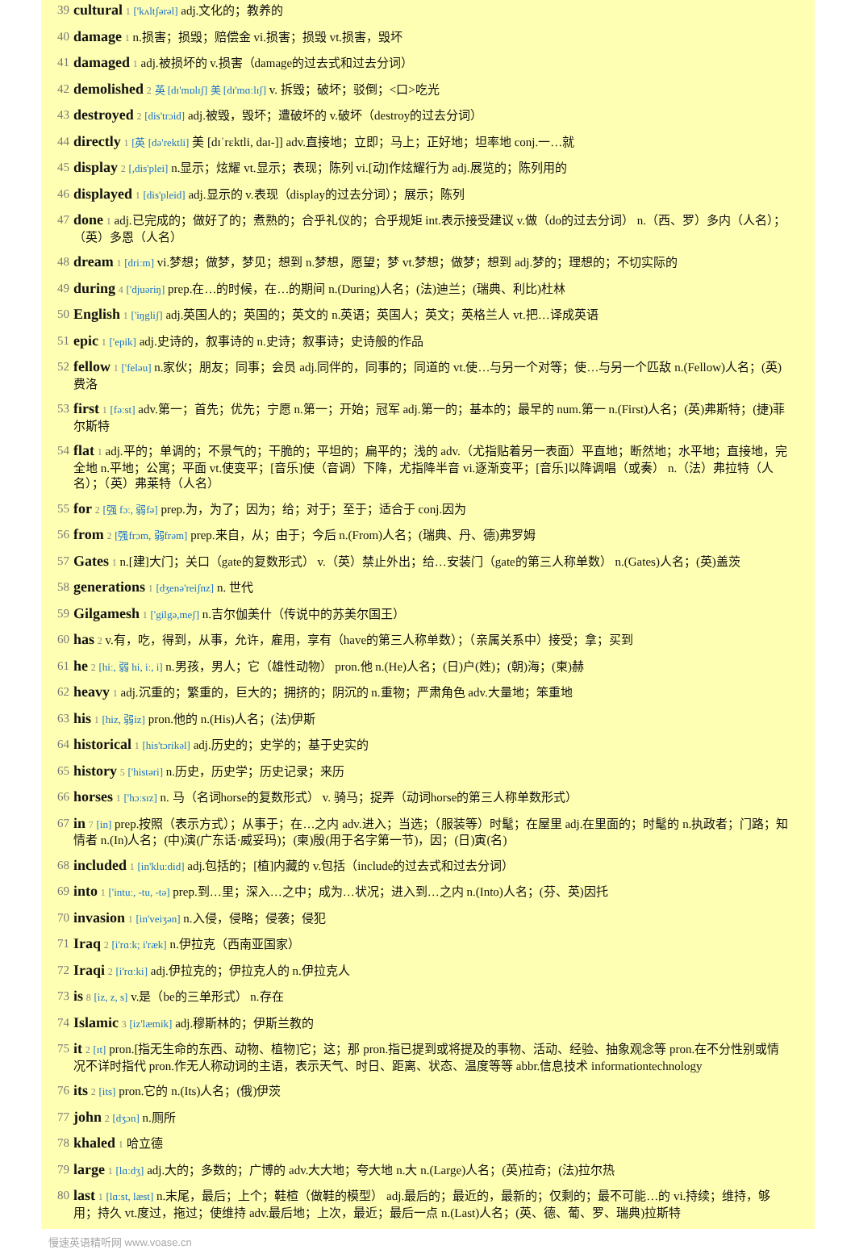39 cultural 1 ['kʌltʃərəl] adj.文化的；教养的
40 damage 1 n.损害；损毁；赔偿金 vi.损害；损毁 vt.损害，毁坏
41 damaged 1 adj.被损坏的 v.损害（damage的过去式和过去分词）
42 demolished 2 英 [dɪ'mɒlɪʃ] 美 [dɪ'mɑːlɪʃ] v. 拆毁；破坏；驳倒；<口>吃光
43 destroyed 2 [dis'trɔid] adj.被毁，毁坏；遭破坏的 v.破坏（destroy的过去分词）
44 directly 1 [英 [də'rektli] 美 [dɪˈrɛktli, daɪ-]] adv.直接地；立即；马上；正好地；坦率地 conj.一…就
45 display 2 [,dis'plei] n.显示；炫耀 vt.显示；表现；陈列 vi.[动]作炫耀行为 adj.展览的；陈列用的
46 displayed 1 [dis'pleid] adj.显示的 v.表现（display的过去分词）；展示；陈列
47 done 1 adj.已完成的；做好了的；煮熟的；合乎礼仪的；合乎规矩 int.表示接受建议 v.做（do的过去分词） n.（西、罗）多内（人名）；（英）多恩（人名）
48 dream 1 [driːm] vi.梦想；做梦，梦见；想到 n.梦想，愿望；梦 vt.梦想；做梦；想到 adj.梦的；理想的；不切实际的
49 during 4 ['djuəriŋ] prep.在…的时候，在…的期间 n.(During)人名；(法)迪兰；(瑞典、利比)杜林
50 English 1 ['iŋgliʃ] adj.英国人的；英国的；英文的 n.英语；英国人；英文；英格兰人 vt.把…译成英语
51 epic 1 ['epik] adj.史诗的，叙事诗的 n.史诗；叙事诗；史诗般的作品
52 fellow 1 ['feləu] n.家伙；朋友；同事；会员 adj.同伴的，同事的；同道的 vt.使…与另一个对等；使…与另一个匹敌 n.(Fellow)人名；(英)费洛
53 first 1 [fəːst] adv.第一；首先；优先；宁愿 n.第一；开始；冠军 adj.第一的；基本的；最早的 num.第一 n.(First)人名；(英)弗斯特；(捷)菲尔斯特
54 flat 1 adj.平的；单调的；不景气的；干脆的；平坦的；扁平的；浅的 adv.（尤指贴着另一表面）平直地；断然地；水平地；直接地，完全地 n.平地；公寓；平面 vt.使变平；[音乐]使（音调）下降，尤指降半音 vi.逐渐变平；[音乐]以降调唱（或奏） n.（法）弗拉特（人名）；（英）弗莱特（人名）
55 for 2 [强 fɔː, 弱fə] prep.为，为了；因为；给；对于；至于；适合于 conj.因为
56 from 2 [强frɔm, 弱frəm] prep.来自，从；由于；今后 n.(From)人名；(瑞典、丹、德)弗罗姆
57 Gates 1 n.[建]大门；关口（gate的复数形式） v.（英）禁止外出；给…安装门（gate的第三人称单数） n.(Gates)人名；(英)盖茨
58 generations 1 [dʒenə'reiʃnz] n. 世代
59 Gilgamesh 1 ['gilgə,meʃ] n.吉尔伽美什（传说中的苏美尔国王）
60 has 2 v.有，吃，得到，从事，允许，雇用，享有（have的第三人称单数）；（亲属关系中）接受；拿；买到
61 he 2 [hiː, 弱 hi, iː, i] n.男孩，男人；它（雄性动物） pron.他 n.(He)人名；(日)户(姓)；(朝)海；(柬)赫
62 heavy 1 adj.沉重的；繁重的，巨大的；拥挤的；阴沉的 n.重物；严肃角色 adv.大量地；笨重地
63 his 1 [hiz, 弱iz] pron.他的 n.(His)人名；(法)伊斯
64 historical 1 [his'tɔrikəl] adj.历史的；史学的；基于史实的
65 history 5 ['histəri] n.历史，历史学；历史记录；来历
66 horses 1 ['hɔːsɪz] n. 马（名词horse的复数形式） v. 骑马；捉弄（动词horse的第三人称单数形式）
67 in 7 [in] prep.按照（表示方式）；从事于；在…之内 adv.进入；当选；（服装等）时髦；在屋里 adj.在里面的；时髦的 n.执政者；门路；知情者 n.(In)人名；(中)演(广东话·威妥玛)；(柬)殷(用于名字第一节)，因；(日)寅(名)
68 included 1 [in'kluːdid] adj.包括的；[植]内藏的 v.包括（include的过去式和过去分词）
69 into 1 ['intuː, -tu, -tə] prep.到…里；深入…之中；成为…状况；进入到…之内 n.(Into)人名；(芬、英)因托
70 invasion 1 [in'veiʒən] n.入侵，侵略；侵袭；侵犯
71 Iraq 2 [i'rɑːk; i'ræk] n.伊拉克（西南亚国家）
72 Iraqi 2 [i'rɑːki] adj.伊拉克的；伊拉克人的 n.伊拉克人
73 is 8 [iz, z, s] v.是（be的三单形式） n.存在
74 Islamic 3 [iz'læmik] adj.穆斯林的；伊斯兰教的
75 it 2 [ɪt] pron.[指无生命的东西、动物、植物]它；这；那 pron.指已提到或将提及的事物、活动、经验、抽象观念等 pron.在不分性别或情况不详时指代 pron.作无人称动词的主语，表示天气、时日、距离、状态、温度等等 abbr.信息技术 informationtechnology
76 its 2 [its] pron.它的 n.(Its)人名；(俄)伊茨
77 john 2 [dʒɔn] n.厕所
78 khaled 1 哈立德
79 large 1 [lɑːdʒ] adj.大的；多数的；广博的 adv.大大地；夸大地 n.大 n.(Large)人名；(英)拉奇；(法)拉尔热
80 last 1 [lɑːst, læst] n.末尾，最后；上个；鞋楦（做鞋的模型） adj.最后的；最近的，最新的；仅剩的；最不可能…的 vi.持续；维持，够用；持久 vt.度过，拖过；使维持 adv.最后地；上次，最近；最后一点 n.(Last)人名；(英、德、葡、罗、瑞典)拉斯特
慢速英语精听网 www.voase.cn